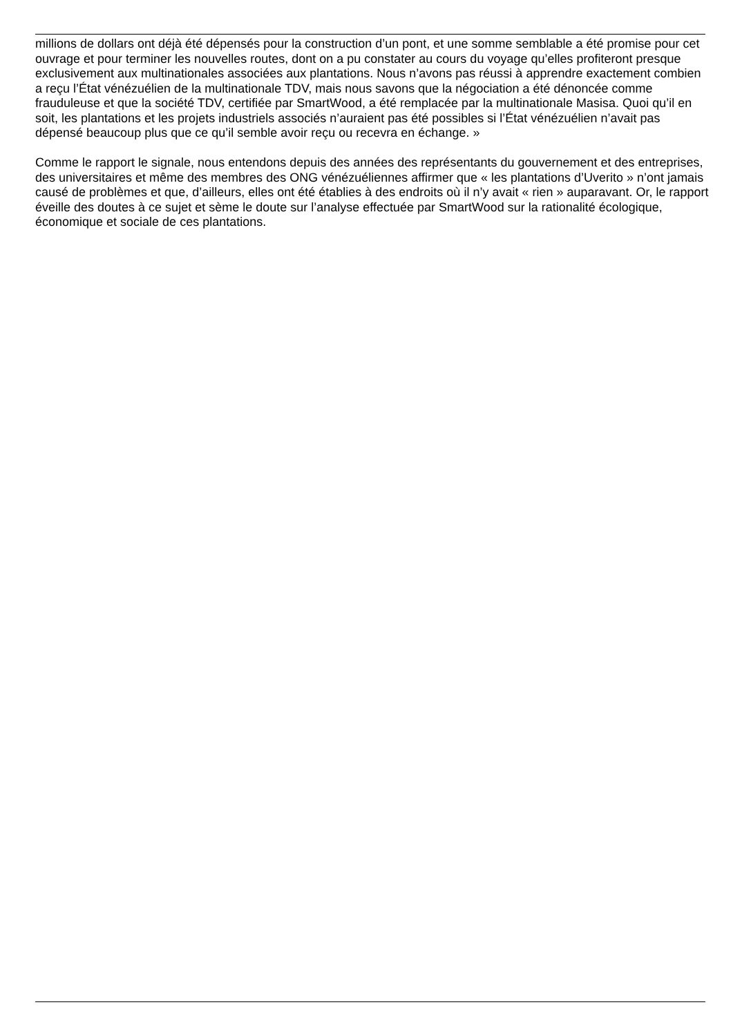millions de dollars ont déjà été dépensés pour la construction d’un pont, et une somme semblable a été promise pour cet ouvrage et pour terminer les nouvelles routes, dont on a pu constater au cours du voyage qu’elles profiteront presque exclusivement aux multinationales associées aux plantations. Nous n’avons pas réussi à apprendre exactement combien a reçu l’État vénézuélien de la multinationale TDV, mais nous savons que la négociation a été dénoncée comme frauduleuse et que la société TDV, certifiée par SmartWood, a été remplacée par la multinationale Masisa. Quoi qu’il en soit, les plantations et les projets industriels associés n’auraient pas été possibles si l’État vénézuélien n’avait pas dépensé beaucoup plus que ce qu’il semble avoir reçu ou recevra en échange. »
Comme le rapport le signale, nous entendons depuis des années des représentants du gouvernement et des entreprises, des universitaires et même des membres des ONG vénézuéliennes affirmer que « les plantations d’Uverito » n’ont jamais causé de problèmes et que, d’ailleurs, elles ont été établies à des endroits où il n’y avait « rien » auparavant. Or, le rapport éveille des doutes à ce sujet et sème le doute sur l’analyse effectuée par SmartWood sur la rationalité écologique, économique et sociale de ces plantations.